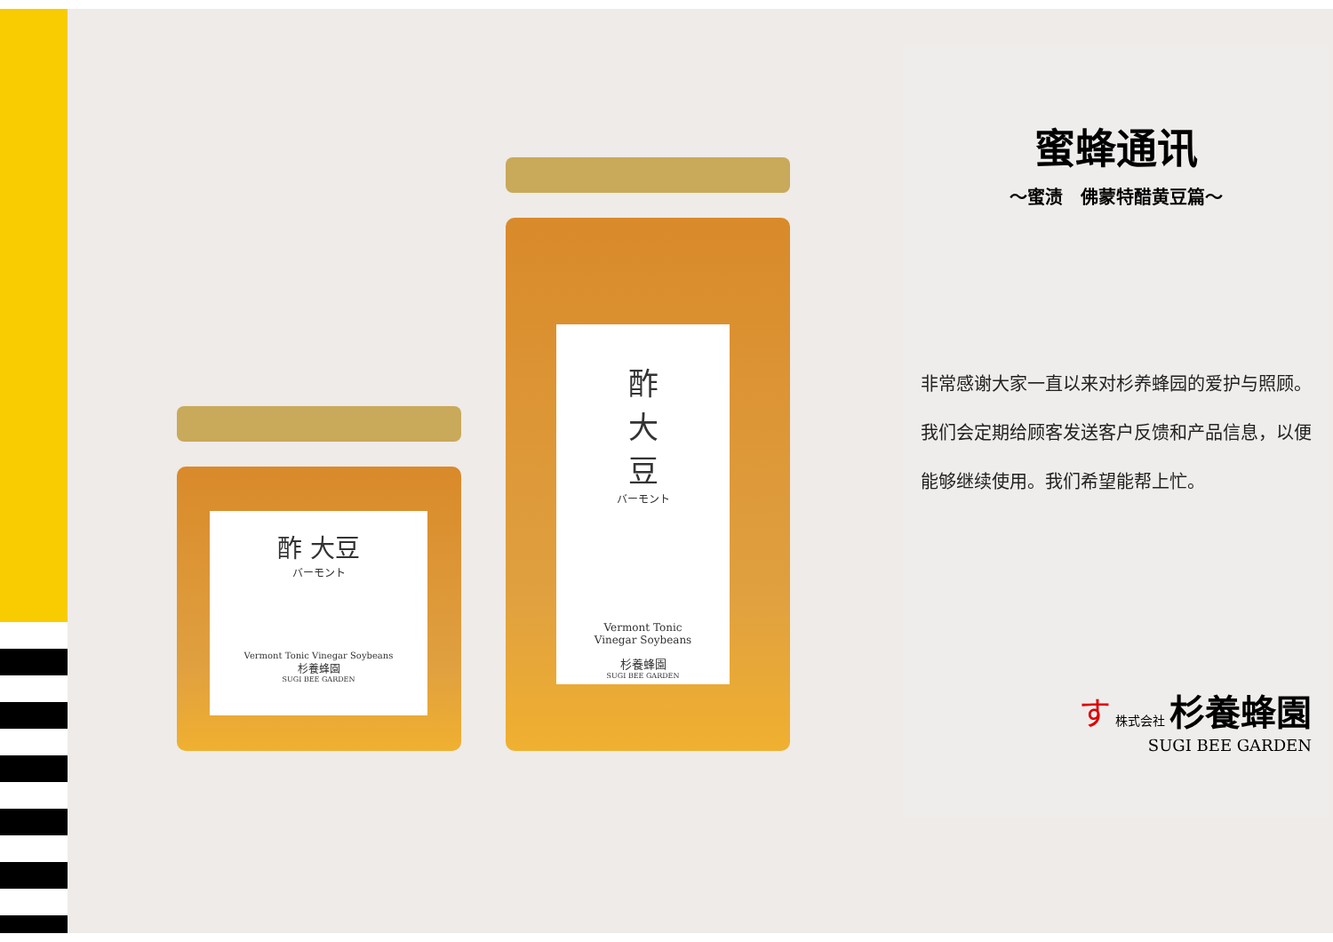酢 大豆
バーモント
Vermont Tonic Vinegar Soybeans
杉養蜂園
SUGI BEE GARDEN
酢
大
豆
バーモント
Vermont Tonic
Vinegar Soybeans
杉養蜂園
SUGI BEE GARDEN
蜜蜂通讯
～蜜渍　佛蒙特醋黄豆篇～
非常感谢大家一直以来对杉养蜂园的爱护与照顾。
我们会定期给顾客发送客户反馈和产品信息，以便能够继续使用。我们希望能帮上忙。
す 株式会社 杉養蜂園
SUGI BEE GARDEN